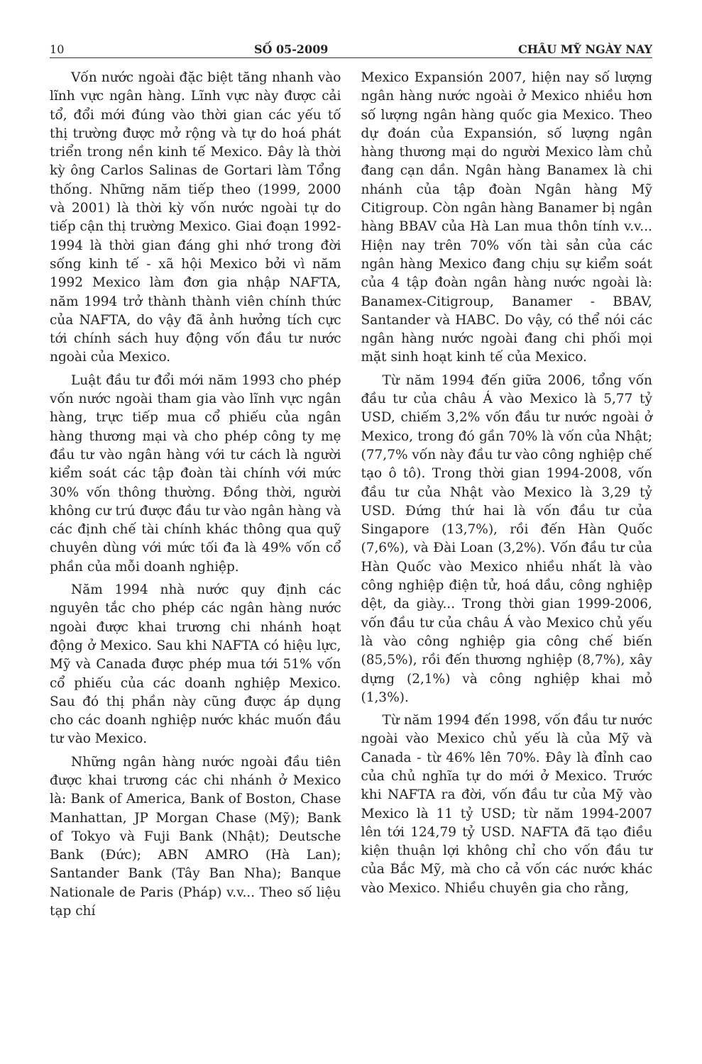10 SỐ 05-2009 CHÂU MỸ NGÀY NAY
Vốn nước ngoài đặc biệt tăng nhanh vào lĩnh vực ngân hàng. Lĩnh vực này được cải tổ, đổi mới đúng vào thời gian các yếu tố thị trường được mở rộng và tự do hoá phát triển trong nền kinh tế Mexico. Đây là thời kỳ ông Carlos Salinas de Gortari làm Tổng thống. Những năm tiếp theo (1999, 2000 và 2001) là thời kỳ vốn nước ngoài tự do tiếp cận thị trường Mexico. Giai đoạn 1992-1994 là thời gian đáng ghi nhớ trong đời sống kinh tế - xã hội Mexico bởi vì năm 1992 Mexico làm đơn gia nhập NAFTA, năm 1994 trở thành thành viên chính thức của NAFTA, do vậy đã ảnh hưởng tích cực tới chính sách huy động vốn đầu tư nước ngoài của Mexico.
Luật đầu tư đổi mới năm 1993 cho phép vốn nước ngoài tham gia vào lĩnh vực ngân hàng, trực tiếp mua cổ phiếu của ngân hàng thương mại và cho phép công ty mẹ đầu tư vào ngân hàng với tư cách là người kiểm soát các tập đoàn tài chính với mức 30% vốn thông thường. Đồng thời, người không cư trú được đầu tư vào ngân hàng và các định chế tài chính khác thông qua quỹ chuyên dùng với mức tối đa là 49% vốn cổ phần của mỗi doanh nghiệp.
Năm 1994 nhà nước quy định các nguyên tắc cho phép các ngân hàng nước ngoài được khai trương chi nhánh hoạt động ở Mexico. Sau khi NAFTA có hiệu lực, Mỹ và Canada được phép mua tới 51% vốn cổ phiếu của các doanh nghiệp Mexico. Sau đó thị phần này cũng được áp dụng cho các doanh nghiệp nước khác muốn đầu tư vào Mexico.
Những ngân hàng nước ngoài đầu tiên được khai trương các chi nhánh ở Mexico là: Bank of America, Bank of Boston, Chase Manhattan, JP Morgan Chase (Mỹ); Bank of Tokyo và Fuji Bank (Nhật); Deutsche Bank (Đức); ABN AMRO (Hà Lan); Santander Bank (Tây Ban Nha); Banque Nationale de Paris (Pháp) v.v... Theo số liệu tạp chí
Mexico Expansión 2007, hiện nay số lượng ngân hàng nước ngoài ở Mexico nhiều hơn số lượng ngân hàng quốc gia Mexico. Theo dự đoán của Expansión, số lượng ngân hàng thương mại do người Mexico làm chủ đang cạn dần. Ngân hàng Banamex là chi nhánh của tập đoàn Ngân hàng Mỹ Citigroup. Còn ngân hàng Banamer bị ngân hàng BBAV của Hà Lan mua thôn tính v.v... Hiện nay trên 70% vốn tài sản của các ngân hàng Mexico đang chịu sự kiểm soát của 4 tập đoàn ngân hàng nước ngoài là: Banamex-Citigroup, Banamer - BBAV, Santander và HABC. Do vậy, có thể nói các ngân hàng nước ngoài đang chi phối mọi mặt sinh hoạt kinh tế của Mexico.
Từ năm 1994 đến giữa 2006, tổng vốn đầu tư của châu Á vào Mexico là 5,77 tỷ USD, chiếm 3,2% vốn đầu tư nước ngoài ở Mexico, trong đó gần 70% là vốn của Nhật; (77,7% vốn này đầu tư vào công nghiệp chế tạo ô tô). Trong thời gian 1994-2008, vốn đầu tư của Nhật vào Mexico là 3,29 tỷ USD. Đứng thứ hai là vốn đầu tư của Singapore (13,7%), rồi đến Hàn Quốc (7,6%), và Đài Loan (3,2%). Vốn đầu tư của Hàn Quốc vào Mexico nhiều nhất là vào công nghiệp điện tử, hoá dầu, công nghiệp dệt, da giày... Trong thời gian 1999-2006, vốn đầu tư của châu Á vào Mexico chủ yếu là vào công nghiệp gia công chế biến (85,5%), rồi đến thương nghiệp (8,7%), xây dựng (2,1%) và công nghiệp khai mỏ (1,3%).
Từ năm 1994 đến 1998, vốn đầu tư nước ngoài vào Mexico chủ yếu là của Mỹ và Canada - từ 46% lên 70%. Đây là đỉnh cao của chủ nghĩa tự do mới ở Mexico. Trước khi NAFTA ra đời, vốn đầu tư của Mỹ vào Mexico là 11 tỷ USD; từ năm 1994-2007 lên tới 124,79 tỷ USD. NAFTA đã tạo điều kiện thuận lợi không chỉ cho vốn đầu tư của Bắc Mỹ, mà cho cả vốn các nước khác vào Mexico. Nhiều chuyên gia cho rằng,